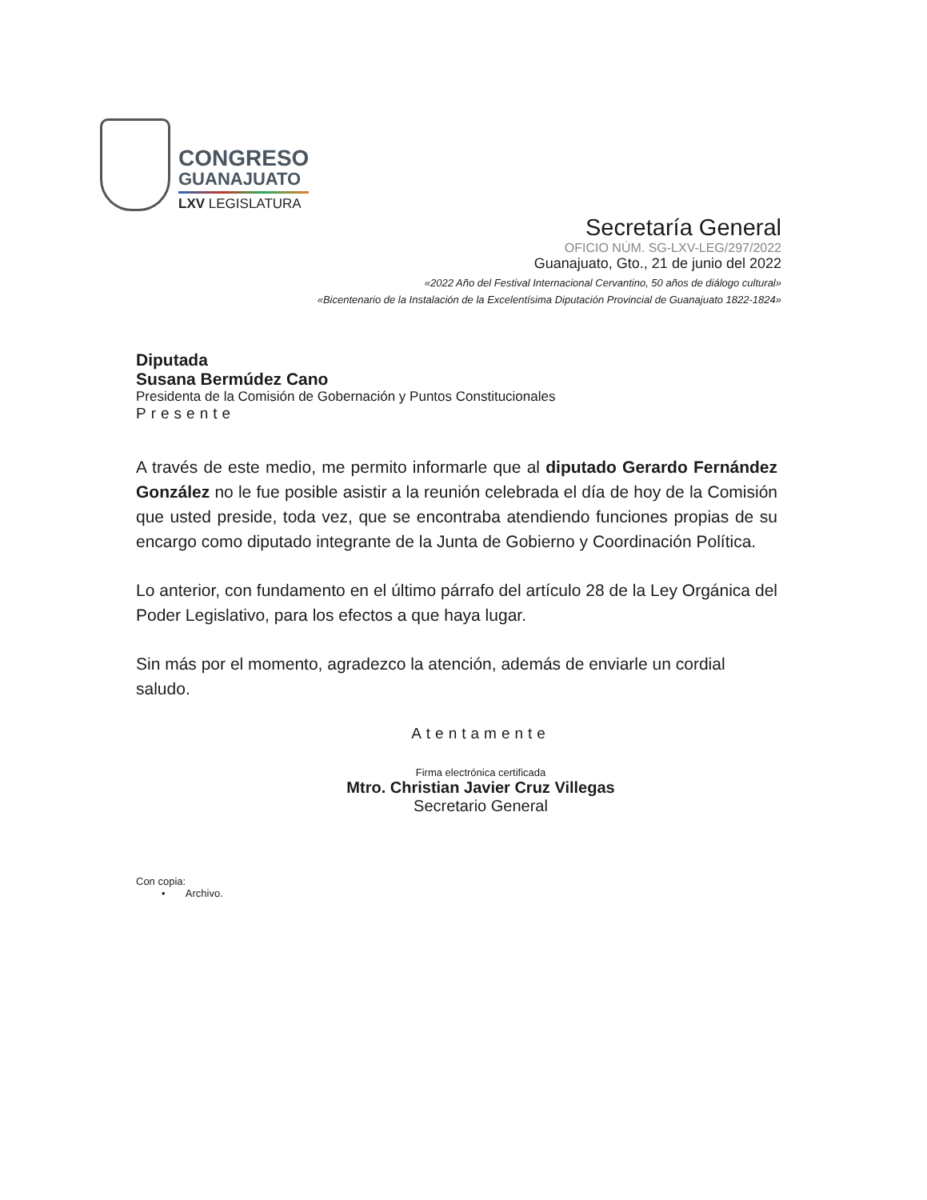CONGRESO
GUANAJUATO
LXV LEGISLATURA
Secretaría General
OFICIO NÚM. SG-LXV-LEG/297/2022
Guanajuato, Gto., 21 de junio del 2022
«2022 Año del Festival Internacional Cervantino, 50 años de diálogo cultural»
«Bicentenario de la Instalación de la Excelentísima Diputación Provincial de Guanajuato 1822-1824»
Diputada
Susana Bermúdez Cano
Presidenta de la Comisión de Gobernación y Puntos Constitucionales
Presente
A través de este medio, me permito informarle que al diputado Gerardo Fernández González no le fue posible asistir a la reunión celebrada el día de hoy de la Comisión que usted preside, toda vez, que se encontraba atendiendo funciones propias de su encargo como diputado integrante de la Junta de Gobierno y Coordinación Política.
Lo anterior, con fundamento en el último párrafo del artículo 28 de la Ley Orgánica del Poder Legislativo, para los efectos a que haya lugar.
Sin más por el momento, agradezco la atención, además de enviarle un cordial saludo.
Atentamente
Firma electrónica certificada
Mtro. Christian Javier Cruz Villegas
Secretario General
Con copia:
• Archivo.